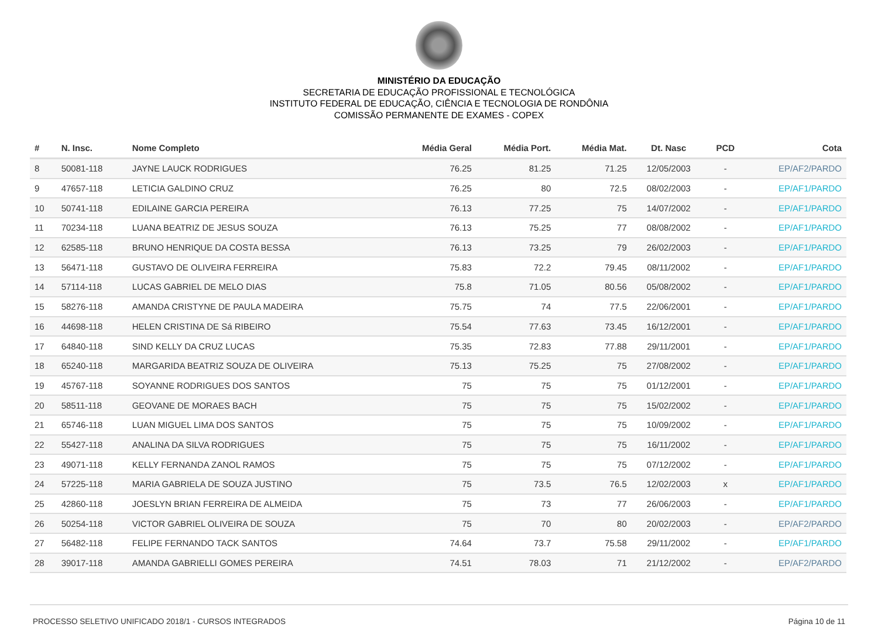MINISTÉRIO DA EDUCAÇÃO
SECRETARIA DE EDUCAÇÃO PROFISSIONAL E TECNOLÓGICA
INSTITUTO FEDERAL DE EDUCAÇÃO, CIÊNCIA E TECNOLOGIA DE RONDÔNIA
COMISSÃO PERMANENTE DE EXAMES - COPEX
| # | N. Insc. | Nome Completo | Média Geral | Média Port. | Média Mat. | Dt. Nasc | PCD | Cota |
| --- | --- | --- | --- | --- | --- | --- | --- | --- |
| 8 | 50081-118 | JAYNE LAUCK RODRIGUES | 76.25 | 81.25 | 71.25 | 12/05/2003 | - | EP/AF2/PARDO |
| 9 | 47657-118 | LETICIA GALDINO CRUZ | 76.25 | 80 | 72.5 | 08/02/2003 | - | EP/AF1/PARDO |
| 10 | 50741-118 | EDILAINE GARCIA PEREIRA | 76.13 | 77.25 | 75 | 14/07/2002 | - | EP/AF1/PARDO |
| 11 | 70234-118 | LUANA BEATRIZ DE JESUS SOUZA | 76.13 | 75.25 | 77 | 08/08/2002 | - | EP/AF1/PARDO |
| 12 | 62585-118 | BRUNO HENRIQUE DA COSTA BESSA | 76.13 | 73.25 | 79 | 26/02/2003 | - | EP/AF1/PARDO |
| 13 | 56471-118 | GUSTAVO DE OLIVEIRA FERREIRA | 75.83 | 72.2 | 79.45 | 08/11/2002 | - | EP/AF1/PARDO |
| 14 | 57114-118 | LUCAS GABRIEL DE MELO DIAS | 75.8 | 71.05 | 80.56 | 05/08/2002 | - | EP/AF1/PARDO |
| 15 | 58276-118 | AMANDA CRISTYNE DE PAULA MADEIRA | 75.75 | 74 | 77.5 | 22/06/2001 | - | EP/AF1/PARDO |
| 16 | 44698-118 | HELEN CRISTINA DE Sá RIBEIRO | 75.54 | 77.63 | 73.45 | 16/12/2001 | - | EP/AF1/PARDO |
| 17 | 64840-118 | SIND KELLY DA CRUZ LUCAS | 75.35 | 72.83 | 77.88 | 29/11/2001 | - | EP/AF1/PARDO |
| 18 | 65240-118 | MARGARIDA BEATRIZ SOUZA DE OLIVEIRA | 75.13 | 75.25 | 75 | 27/08/2002 | - | EP/AF1/PARDO |
| 19 | 45767-118 | SOYANNE RODRIGUES DOS SANTOS | 75 | 75 | 75 | 01/12/2001 | - | EP/AF1/PARDO |
| 20 | 58511-118 | GEOVANE DE MORAES BACH | 75 | 75 | 75 | 15/02/2002 | - | EP/AF1/PARDO |
| 21 | 65746-118 | LUAN MIGUEL LIMA DOS SANTOS | 75 | 75 | 75 | 10/09/2002 | - | EP/AF1/PARDO |
| 22 | 55427-118 | ANALINA DA SILVA RODRIGUES | 75 | 75 | 75 | 16/11/2002 | - | EP/AF1/PARDO |
| 23 | 49071-118 | KELLY FERNANDA ZANOL RAMOS | 75 | 75 | 75 | 07/12/2002 | - | EP/AF1/PARDO |
| 24 | 57225-118 | MARIA GABRIELA DE SOUZA JUSTINO | 75 | 73.5 | 76.5 | 12/02/2003 | x | EP/AF1/PARDO |
| 25 | 42860-118 | JOESLYN BRIAN FERREIRA DE ALMEIDA | 75 | 73 | 77 | 26/06/2003 | - | EP/AF1/PARDO |
| 26 | 50254-118 | VICTOR GABRIEL OLIVEIRA DE SOUZA | 75 | 70 | 80 | 20/02/2003 | - | EP/AF2/PARDO |
| 27 | 56482-118 | FELIPE FERNANDO TACK SANTOS | 74.64 | 73.7 | 75.58 | 29/11/2002 | - | EP/AF1/PARDO |
| 28 | 39017-118 | AMANDA GABRIELLI GOMES PEREIRA | 74.51 | 78.03 | 71 | 21/12/2002 | - | EP/AF2/PARDO |
PROCESSO SELETIVO UNIFICADO 2018/1 - CURSOS INTEGRADOS Página 10 de 11